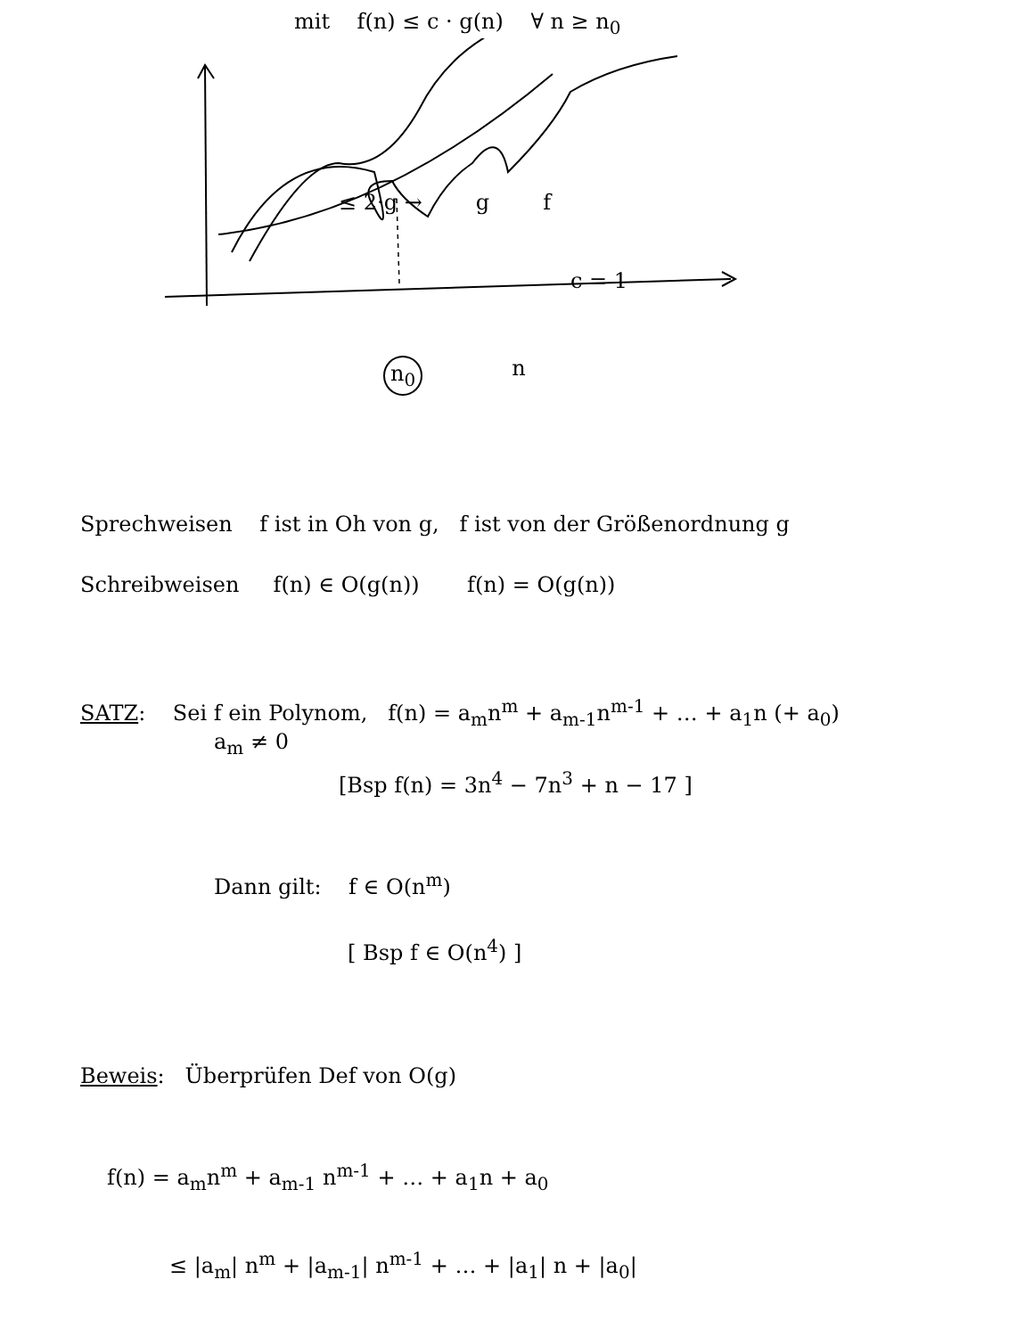mit f(n) ≤ c · g(n) ∀ n ≥ n<sub>0</sub>
≤ 2·g → g f
c = 1
n<sub>0</sub> n
Sprechweisen f ist in Oh von g, f ist von der Größenordnung g
Schreibweisen f(n) ∈ O(g(n)) f(n) = O(g(n))
SATZ: Sei f ein Polynom, f(n) = a<sub>m</sub>n<sup>m</sup> + a<sub>m-1</sub>n<sup>m-1</sup> + … + a<sub>1</sub>n (+ a<sub>0</sub>)
a<sub>m</sub> ≠ 0
[Bsp f(n) = 3n<sup>4</sup> − 7n<sup>3</sup> + n − 17 ]
Dann gilt: f ∈ O(n<sup>m</sup>)
[ Bsp f ∈ O(n<sup>4</sup>) ]
Beweis: Überprüfen Def von O(g)
f(n) = a<sub>m</sub>n<sup>m</sup> + a<sub>m-1</sub> n<sup>m-1</sup> + … + a<sub>1</sub>n + a<sub>0</sub>
≤ |a<sub>m</sub>| n<sup>m</sup> + |a<sub>m-1</sub>| n<sup>m-1</sup> + … + |a<sub>1</sub>| n + |a<sub>0</sub>|